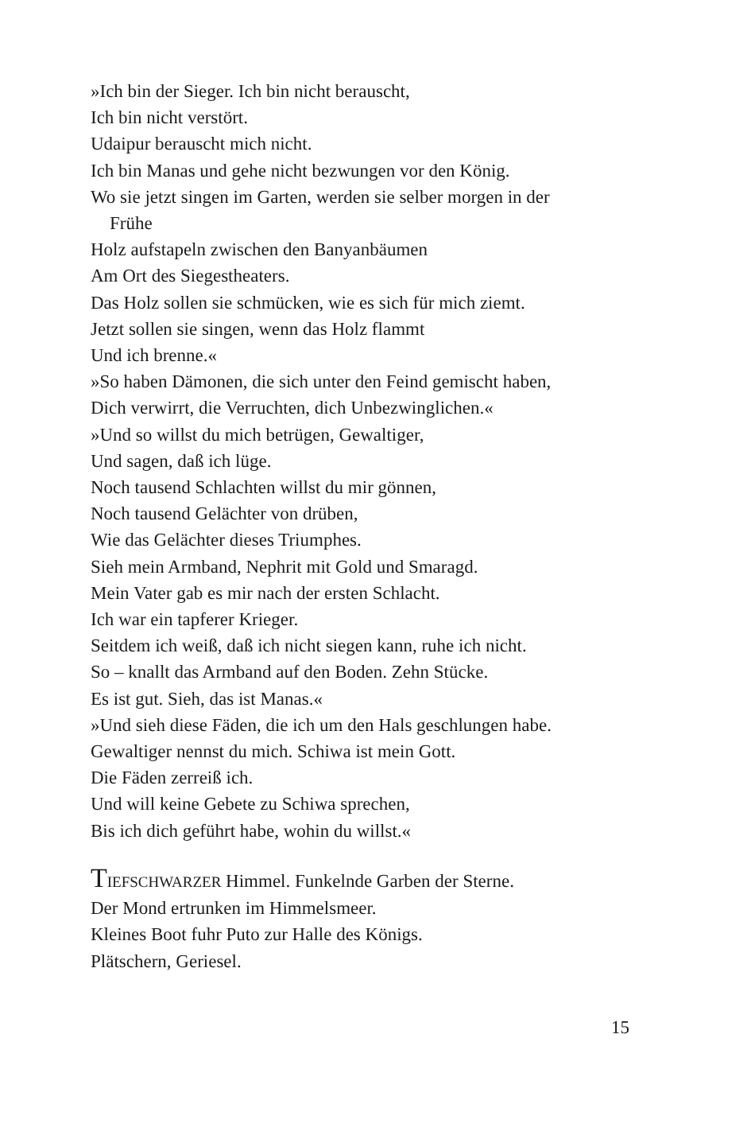»Ich bin der Sieger. Ich bin nicht berauscht,
Ich bin nicht verstört.
Udaipur berauscht mich nicht.
Ich bin Manas und gehe nicht bezwungen vor den König.
Wo sie jetzt singen im Garten, werden sie selber morgen in der
Frühe
Holz aufstapeln zwischen den Banyanbäumen
Am Ort des Siegestheaters.
Das Holz sollen sie schmücken, wie es sich für mich ziemt.
Jetzt sollen sie singen, wenn das Holz flammt
Und ich brenne.«
»So haben Dämonen, die sich unter den Feind gemischt haben,
Dich verwirrt, die Verruchten, dich Unbezwinglichen.«
»Und so willst du mich betrügen, Gewaltiger,
Und sagen, daß ich lüge.
Noch tausend Schlachten willst du mir gönnen,
Noch tausend Gelächter von drüben,
Wie das Gelächter dieses Triumphes.
Sieh mein Armband, Nephrit mit Gold und Smaragd.
Mein Vater gab es mir nach der ersten Schlacht.
Ich war ein tapferer Krieger.
Seitdem ich weiß, daß ich nicht siegen kann, ruhe ich nicht.
So – knallt das Armband auf den Boden. Zehn Stücke.
Es ist gut. Sieh, das ist Manas.«
»Und sieh diese Fäden, die ich um den Hals geschlungen habe.
Gewaltiger nennst du mich. Schiwa ist mein Gott.
Die Fäden zerreiß ich.
Und will keine Gebete zu Schiwa sprechen,
Bis ich dich geführt habe, wohin du willst.«
TIEFSCHWARZER Himmel. Funkelnde Garben der Sterne.
Der Mond ertrunken im Himmelsmeer.
Kleines Boot fuhr Puto zur Halle des Königs.
Plätschern, Geriesel.
15